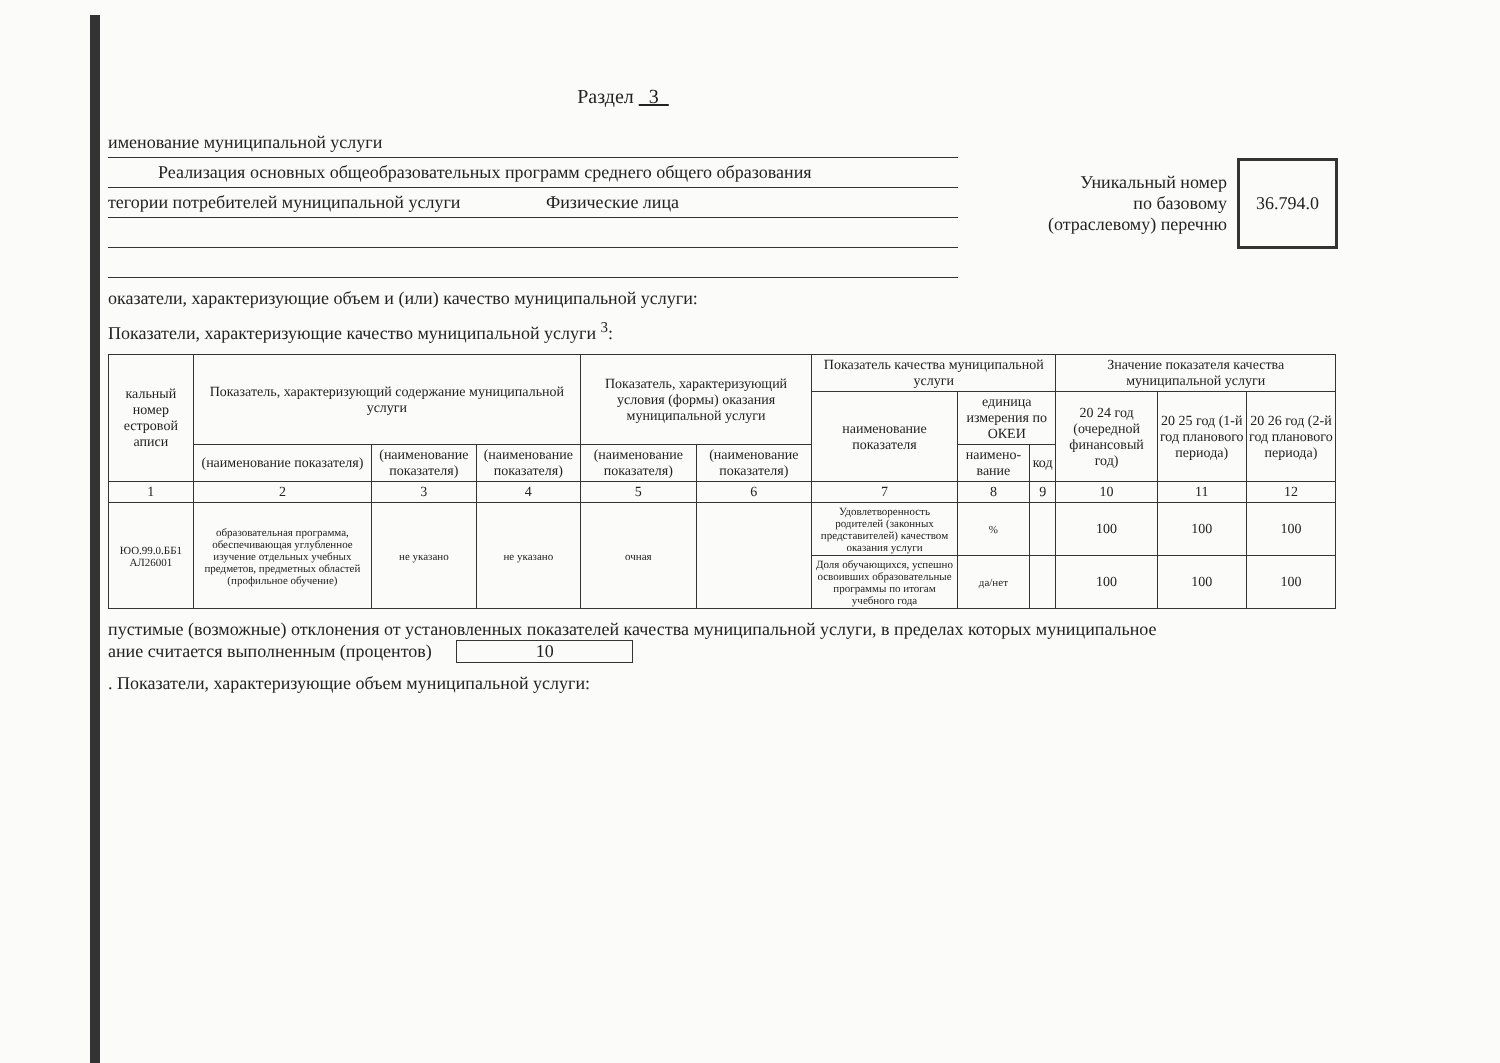Раздел 3
именование муниципальной услуги
Реализация основных общеобразовательных программ среднего общего образования
тегории потребителей муниципальной услуги Физические лица
Уникальный номер
по базовому
(отраслевому) перечню
36.794.0
оказатели, характеризующие объем и (или) качество муниципальной услуги:
Показатели, характеризующие качество муниципальной услуги <sup>3</sup>:
| кальный номер естровой аписи | Показатель, характеризующий содержание муниципальной услуги | | | Показатель, характеризующий условия (формы) оказания муниципальной услуги | | Показатель качества муниципальной услуги | | | Значение показателя качества муниципальной услуги | | |
| --- | --- | --- | --- | --- | --- | --- | --- | --- | --- | --- | --- |
| | | | | | | наименование показателя | единица измерения по ОКЕИ | | 20 24 год (очередной финансовый год) | 20 25 год (1-й год планового периода) | 20 26 год (2-й год планового периода) |
| | (наименование показателя) | (наименование показателя) | (наименование показателя) | (наименование показателя) | (наименование показателя) | | наимено-вание | код | | | |
| 1 | 2 | 3 | 4 | 5 | 6 | 7 | 8 | 9 | 10 | 11 | 12 |
| ЮО.99.0.ББ1 АЛ26001 | образовательная программа, обеспечивающая углубленное изучение отдельных учебных предметов, предметных областей (профильное обучение) | не указано | не указано | очная | | Удовлетворенность родителей (законных представителей) качеством оказания услуги | % | | 100 | 100 | 100 |
| | | | | | | Доля обучающихся, успешно освоивших образовательные программы по итогам учебного года | да/нет | | 100 | 100 | 100 |
пустимые (возможные) отклонения от установленных показателей качества муниципальной услуги, в пределах которых муниципальное
ание считается выполненным (процентов) 10
. Показатели, характеризующие объем муниципальной услуги: